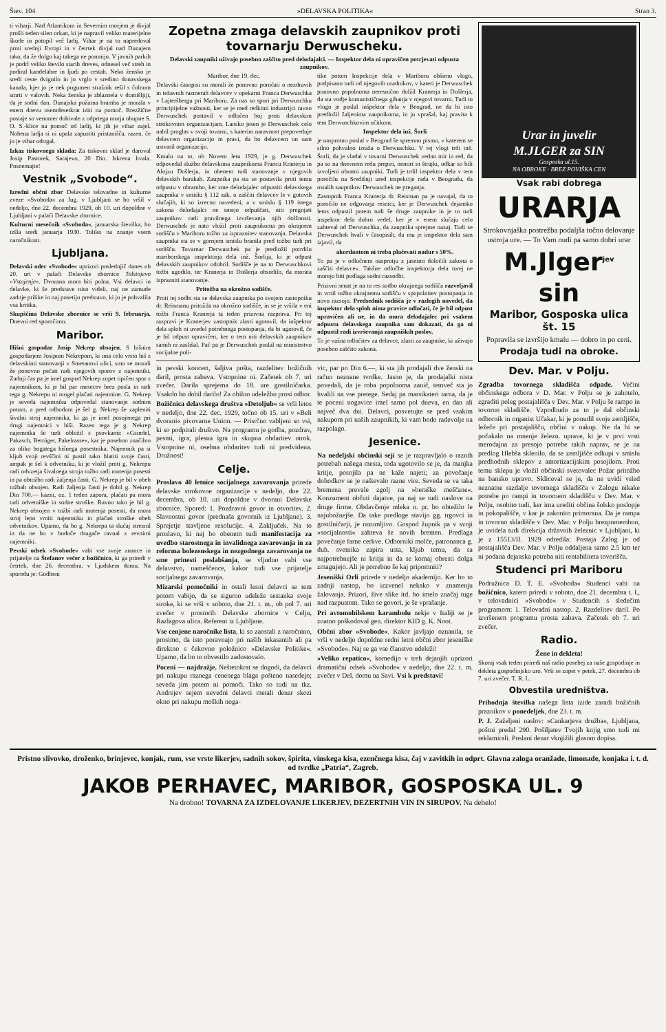Štev. 104 »DELAVSKA POLITIKA« Stran 3.
ti viharji. Nad Atlantikom in Severnim morjem je divjal prošli teden silen orkan, ki je napravil veliko materijelne škode in potopil več ladij. Vihar je na to napredoval proti srednji Evropi in v četrtek divjal nad Dunajem tako, da že dolgo kaj takega ne pomnijo. V javnih parkih je podrl veliko število starih dreves, odnesel več streh in podiral kandelabre in ljudi po cestah. Neko žensko je sredi ceste dvignilo in jo vrglo v sredino donavskega kanala, kjer jo je nek pogumen stražnik rešil s čolnom smrti v valovih. Neka ženska je zblaznela v domišljiji, da je sodni dan. Dunajska požarna bramba je morala v enem dnevu osemdesetkrat iziti na pomoč. Brezžične postaje so venomer dobivale z odprtega morja obupne S. O. S.-klice na pomoč od ladij, ki jih je vihar zajel. Nobena ladja si ni upala zapustiti pristanišča, razen, če jo je vihar odtrgal.
Izkaz tiskovnega sklada: Za tiskovni sklad je daroval Josip Pastorek, Sarajevo, 20 Din. Iskrena hvala. Posnemajte!
Vestnik „Svobode“.
Izredni občni zbor Delavske telovadne in kulturne zveze »Svoboda« za Jug. v Ljubljani se bo vršil v nedeljo, dne 22. decembra 1929, ob 10. uri dopoldne v Ljubljani v palači Delavske zbornice.
Kulturni mesečnik »Svoboda«, januarska številka, bo izšla sredi januarja 1930. Toliko na znanje vsem naročnikom.
Ljubljana.
Delavski oder »Svobode« uprizori poslednjič danes ob 20. uri v palači Delavske zbornice Tolstojevo »Vstajenje«. Dvorana mora biti polna. Vsi delavci in delavke, ki še predstave niso videli, naj ne zamude zadnje prilike in naj posetijo predstavo, ki jo je pohvalila vsa kritika.
Skupščina Delavske zbornice se vrši 9. februarja. Dnevni red sporočimo.
Maribor.
Hišni gospodar Josip Nekrep obsojen. S hišnim gospodarjem Josipom Nekrepom, ki ima celo vrsto hiš z delavskimi stanovanji v Smetanovi ulici, smo se morali že ponovno pečati radi njegovih sporov z najemniki. Zadnji čas pa je imel gospod Nekrep zopet tipičen spor z najemnikom, ki je bil par mesecev brez posla in radi tega g. Nekrepu ni mogel plačati najemnine. G. Nekrep je seveda najemniku odpovedal stanovanje sodnim potom, a pred odhodom je šel g. Nekrep še zapleniti šivalni stroj najemnika, ki ga je imel posojenega pri drugi najemnici v hiši. Razen tega je g. Nekrep najemnika še tudi obložil s psovkami: »Gsindel, Pakasch, Betrüger, Pakelrasse«, kar je posebno značilno za oliko bogatega hišnega posestnika. Najemnik pa si kljub svoji revščini ni pustil tako blatiti svoje časti, ampak je šel k odvetniku, ki je vložil proti g. Nekrepu radi odvzetja šivalnega stroja tožbo radi motenja posesti in pa obtožbo radi žaljenja časti. G. Nekrep je bil v obeh tožbah obsojen. Radi žaljenja časti je dobil g. Nekrep Din 700.— kazni, oz. 1 teden zapora, plačati pa mora tudi odvetniške in sodne stroške. Ravno tako je bil g. Nekrep obsojen v tožbi radi motenja posesti, da mora stroj lepo vrniti najemniku in plačati stroške obeh odvetnikov. Upamo, da bo g. Nekrepa ta slučaj streznil in da ne bo v bodoče drugače ravnal z revnimi najemniki.
Pevski odsek »Svobode« vabi vse svoje znance in prijatelje na Štefanov večer z božičnico, ki ga priredi v četrtek, dne 26. decembra, v Ljudskem domu. Na sporedu je: Godbeni
Zopetna zmaga delavskih zaupnikov proti tovarnarju Derwuscheku.
Delavski zaupniki uživajo posebno zaščito pred delodajalci. — Inspektor dela ni upravičen potrjevati odpusta zaupnikov.
Maribor, dne 19. dec.
Delavski časopisi so morali že ponovno poročati o nezdravih in težavnih razmerah delavcev v opekarni Franca Derwuschka v Lajteršbergu pri Mariboru. Za nas so spori pri Derwuschku principijelne važnosti, ker se je med redkimi industrijci ravno Derwuschek postavil v odločen boj proti delavskim strokovnim organizacijam. Lansko jesen je Derwuschek celo nabil proglas v svoji tovarni, s katerim naravnost prepoveduje delavcem organizacijo in pravi, da bo delavcem on sam ustvaril organizacijo.
Kmalu na to, ob Novem letu 1929, je g. Derwuschek odpovedal službo delavskima zaupnikoma Francu Kranerju in Alojzu Došlerju, in obenem tudi stanovanje v njegovih delavskih barakah. Zaupnika pa sta se postavila proti temu odpustu v obrambo, ker sme delodajalec odpustiti delavskega zaupnika v smislu § 112 zak. o zaščiti delavcev le v gotovih slučajih, ki so izrecno navedeni, a v smislu § 119 istega zakona delodajalci ne smejo odpuščati, niti pregnjati zaupnikov radi pravilnega izvrševanja njih dolžnosti. Derwuschek je nato vložil proti zaupnikoma pri okrajnem sodišču v Mariboru tožbo za izpraznitev stanovanja. Delavska zaupnika sta se v gornjem smislu branila pred tožbo tudi pri sodišču. Tovarnar Derwuschek pa je predložil potrdilo mariborskega inspektorja dela inž. Šorlija, ki je odpust delavskih zaupnikov odobril. Sodišče je na to Derwuschkovi tožbi ugodilo, ter Kranerja in Došlerja obsodilo, da morata izprazniti stanovanje.
Pritožba na okrožno sodišče.
Proti tej sodbi sta se delavska zaupnika po svojem zastopniku dr. Reismanu pritožila na okrožno sodišče, in se je vršila v eni tožbi Franca Kranerja ta teden prizivna razprava. Pri tej razpravi je Kranerjev zastopnik zlasti ugotovil, da inšpektor dela sploh ni uvedel potrebnega postopanja, da bi ugotovil, če je bil odpust opravičen, ker o tem niti delavskih zaupnikov samih ni zaslišal. Pač pa je Derwuschek poslal na ministrstvo socijalne poli-
tike potom Inspekcije dela v Mariboru obširno vlogo, podpisano tudi od njegovih uradnikov, v kateri je Derwuschek ponovno popolnoma neresnično dolžil Kranerja in Došlerja, da sta vodje komunističnega gibanja v njegovi tovarni. Tudi to vlogo je poslal inšpektor dela v Beograd, ne da bi isto predložil žaljenima zaupnikoma, in ju vprašal, kaj pravita k tem Derwuschkovim očitkom.
Inspektor dela inž. Šorli
je nasprotno poslal v Beograd še spremno pismo, v katerem se silno pohvalno izraža o Derwuschku. V tej vlogi trdi inž. Šorli, da je vladal v tovarni Derwuschek vedno mir in red, da pa so na dnevnem redu prepiri, nemiri in štrajki, odkar so bili izvoljeni obratni zaupniki. Tudi je trdil inspektor dela v tem poročilu na Središnji ured inspekcije rada v Beogradu, da ostalih zaupnikov Derwuschek ne preganja.
Zastopnik Franca Kranerja dr. Reisman pa je navajal, da to poročilo ne odgovarja resnici, ker je Derwuschek dejansko letos odpustil potem tudi še druge zaupnike in je to tudi inspektor dela dobro vedel, ker je v enem slučaju celo zahteval od Derwuschka, da zaupnika sprejme nazaj. Tudi se Derwuschek hvali v časopisih, da mu je inspektor dela sam izjavil, da
akordantom ni treba plačevati nadur s 50%.
To pa je v odločnem nasprotju z jasnimi določili zakona o zaščiti delavcev. Takšne odločbe inspektorja dela torej ne morejo biti podlaga sodni razsodbi.
Prizivni senat je na to res sodbo okrajnega sodišča razveljavil in vrnil tožbo okrajnemu sodišču v spopolnitev postopanja in novo razsojo. Predsednik sodišča je v razlogih navedel, da inspektor dela sploh nima pravice odločati, če je bil odpust upravičen ali ne, in da mora delodajalec pri vsakem odpustu delavskega zaupnika sam dokazati, da ga ni odpustil radi izvrševanja zaupniških poslov.
To je važna odločitev za delavce, zlasti za zaupnike, ki uživajo posebno zaščito zakona.
in pevski koncert, šaljiva pošta, razdelitev božičnih daril, prosta zabava. Vstopnine ni. Začetek ob 7. uri zvečer. Darila sprejema do 18. ure gostilničarka. Vsakdo bo dobil darilo! Za obilno udeležbo prosi odbor.
Božičnica delavskega društva »Detoljub« se vrši letos v nedeljo, dne 22. dec. 1929, točno ob 15. uri v »Beli dvorani« pivovarne Union. — Prisrčno vabljeni so vsi, ki so podpirali društvo. Na programu je godba, pozdrav, pesmi, igra, plesna igra in skupna obdaritev otrok. Vstopnine ni, osebna obdaritev tudi ni predvidena. Družnost!
Celje.
Proslavo 40 letnice socijalnega zavarovanja prirede delavske strokovne organizacije v nedeljo, dne 22. decembra, ob 10. uri dopoldne v dvorani Delavske zbornice. Spored: 1. Pozdravni govor in otvoritev. 2. Slavnostni govor (prednaša govornik iz Ljubljane). 3. Sprejetje stavljene resolucije. 4. Zaključek. Na to proslavo, ki naj bo obenem tudi manifestacija za uvedbo starostnega in invalidnega zavarovanja in za reforma bolezenskega in nezgodnega zavarovanja ne sme prinesti poslabšanja, se vljudno vabi vse delavstvo, nameščence, kakor tudi vse prijatelje socijalnega zavarovanja.
Mizarski pomočniki in ostali lesni delavci se tem potom vabijo, da se sigurno udeleže sestanka svoje stroke, ki se vrši v soboto, dne 21. t. m., ob pol 7. uri zvečer v prostorih Delavske zbornice v Celju, Razlagova ulica. Referent iz Ljubljane.
Vse cenjene naročnike lista, ki so zaostali z naročnino, prosimo, da isto poravnajo pri naših inkasantih ali pa direktno s čekovno položnico »Delavske Politike«. Upamo, da bo to obvestilo zadostovalo.
Poceni — najdražje. Neštetokrat se dogodi, da delavci pri nakupu raznega cenenega blaga pošteno nasedejo; seveda jim potem ni pomoči. Tako so tudi na tkz. Andrejev sejem nevedni delavci metali denar skozi okno pri nakupu moških noga-
vic, par po Din 6.—, ki sta jih prodajali dve ženski na račun neznane tvrdke. Jasno je, da prodajalki nista povedali, da je roba popolnoma zanič, temveč sta jo hvalili na vse pretege. Sedaj pa marsikateri tarna, da je te poceni nogavice imel samo pol dneva, en dan ali največ dva dni. Delavci, posvetujte se pred vsakim nakupom pri naših zaupnikih, ki vam bodo radevolje na razpolago.
Jesenice.
Na nedeljski občinski seji se je razpravljalo o raznih potrebah našega mesta, toda ugotovilo se je, da manjka kritje, posojila pa ne kaže najeti; za povečanje dohodkov se je naštevalo razne vire. Seveda se va taka bremena prevale zgolj na »beraške meščane«. Konzument občuti dajatve, pa naj se tudi naslove na druge firme. Obdavčenje mleka n. pr. bo obtežilo le najubožnejše. Da take predloge stavijo gg. trgovci in gostilničarji, je razumljivo. Gospod župnik pa v svoji »socijalnosti« zahteva še novih bremen. Predlaga povečanje farne cerkve. Odborniki molče, patronanca g. duh. svetnika zapira usta, kljub temu, da sa najpotrebnejše ni kritja in da se komaj obresti dolga zmagujejo. Ali je potrebno še kaj pripomniti?
Jeseniški Orli prirede v nedeljo akademijo. Ker bo to zadnji nastop, bo izzvenel nekako v znamenju žalovanja. Prizori, žive slike itd. bo imelo značaj tuge nad razpustom. Tako se govori, je še vprašanje.
Pri avtomobilskem karambolu nekje v Italiji se je znatno poškodoval gen. direktor KID g. K. Noot.
Občni zbor »Svobode«. Kakor javljajo oznanila, se vrši v nedeljo dopoldne redni letni občni zbor jeseniške »Svobode«. Naj se ga vse članstvo udeleži!
»Veliko repatico«, komedijo v treh dejanjih uprizori dramatični odsek »Svobode« v nedeljo, dne 22. t. m. zvečer v Del. domu na Savi. Vsi k predstavi!
Urar in juvelir
M.JLGER za SIN
Gosposka ul.15.
NA OBROKE · BREZ POVIŠKA CEN
Vsak rabi dobrega
URARJA
Strokovnjaška postrežba podaljša točno delovanje ustroja ure. — To Vam nudi pa samo dobri urar
M.Jlger<sup>jev</sup> sin
Maribor, Gosposka ulica št. 15
Popravila se izvršijo kmalu — dobro in po ceni.
Prodaja tudi na obroke.
Dev. Mar. v Polju.
Zgradba tovornega skladišča odpade. Večini občinskega odbora v D. Mar. v Polju se je zahotelo, zgraditi poleg postajališča v Dev. Mar. v Polju še rampo in tovorno skladišče. Vzpodbudo za to je dal občinski odbornik in organist Učakar, ki je ponudil svoje zemljišče, ležeče pri postajališču, občini v nakup. Ne da bi se počakalo na mnenje železn. uprave, ki je v prvi vrsti merodajna za presojo potrebe takih naprav, se je na predlog Hlebša sklenilo, da se zemljišče odkupi v smislu predhodnih sklepov z amortizacijskim posojilom. Proti temu sklepu je vložil občinski svetovalec Požar pritožbo na bansko upravo. Skliceval se je, da ne uvidi vsled neznatne razdalje tovornega skladišča v Zalogu nikake potrebe po rampi in tovornem skladišču v Dev. Mar. v Polju, osobito tudi, ker ima urediti občina šolsko poslopje in pokopališče, v kar je zakonito primorana. Da je rampa in tovorno skladišče v Dev. Mar. v Polju brezpomembno, je uvidela tudi direkcija državnih železnic v Ljubljani, ki je z 15513/II. 1929 odredila: Postaja Zalog je od postajališča Dev. Mar. v Polju oddaljena samo 2.5 km ter ni podana dejanska potreba niti rentabiliteta tovorišča.
Studenci pri Mariboru
Podružnica D. T. E. »Svoboda« Studenci vabi na božičnico, katero priredi v soboto, dne 21. decembra t. l., v telovadnici »Svobode« v Studencih s sledečim programom: 1. Telovadni nastop. 2. Razdelitev daril. Po izvršenem programu prosta zabava. Začetek ob 7. uri zvečer.
Radio.
Žene in dekleta!
Skoraj vsak teden priredi naš radio posebej za naše gospodinje in dekleta gospodinjsko uro. Vrši se zopet v petek, 27. decembra ob 7. uri zvečer. T. R. L.
Obvestila uredništva.
Prihodnja številka našega lista izide zaradi božičnih praznikov v ponedeljek, dne 23. t. m.
P. J. Zaželjeni naslov: »Cankarjeva družba«, Ljubljana, poštni predal 290. Pošiljatev Tvojih knjig smo tudi mi reklamirali. Poslani denar vknjižili glasom dopisa.
Pristno slivovko, droženko, brinjevec, konjak, rum, vse vrste likerjev, sadnih sokov, špirita, vinskega kisa, ezenčnega kisa, čaj v zavitkih in odprt. Glavna zaloga oranžade, limonade, konjaka i. t. d. od tvrdke „Patria“, Zagreb.
JAKOB PERHAVEC, MARIBOR, GOSPOSKA UL. 9
Na drobno! TOVARNA ZA IZDELOVANJE LIKERJEV, DEZERTNIH VIN IN SIRUPOV. Na debelo!